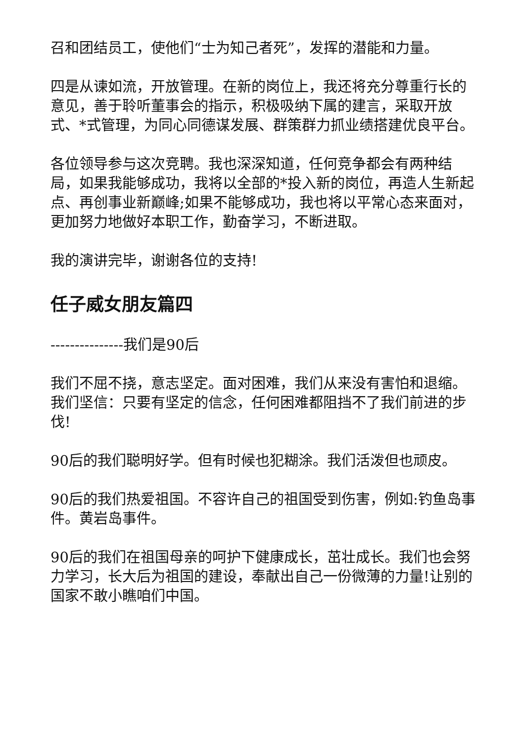召和团结员工，使他们“士为知己者死”，发挥的潜能和力量。
四是从谏如流，开放管理。在新的岗位上，我还将充分尊重行长的意见，善于聆听董事会的指示，积极吸纳下属的建言，采取开放式、*式管理，为同心同德谋发展、群策群力抓业绩搭建优良平台。
各位领导参与这次竞聘。我也深深知道，任何竞争都会有两种结局，如果我能够成功，我将以全部的*投入新的岗位，再造人生新起点、再创事业新巅峰;如果不能够成功，我也将以平常心态来面对，更加努力地做好本职工作，勤奋学习，不断进取。
我的演讲完毕，谢谢各位的支持!
任子威女朋友篇四
---------------我们是90后
我们不屈不挠，意志坚定。面对困难，我们从来没有害怕和退缩。我们坚信：只要有坚定的信念，任何困难都阻挡不了我们前进的步伐!
90后的我们聪明好学。但有时候也犯糊涂。我们活泼但也顽皮。
90后的我们热爱祖国。不容许自己的祖国受到伤害，例如:钓鱼岛事件。黄岩岛事件。
90后的我们在祖国母亲的呵护下健康成长，茁壮成长。我们也会努力学习，长大后为祖国的建设，奉献出自己一份微薄的力量!让别的国家不敢小瞧咱们中国。